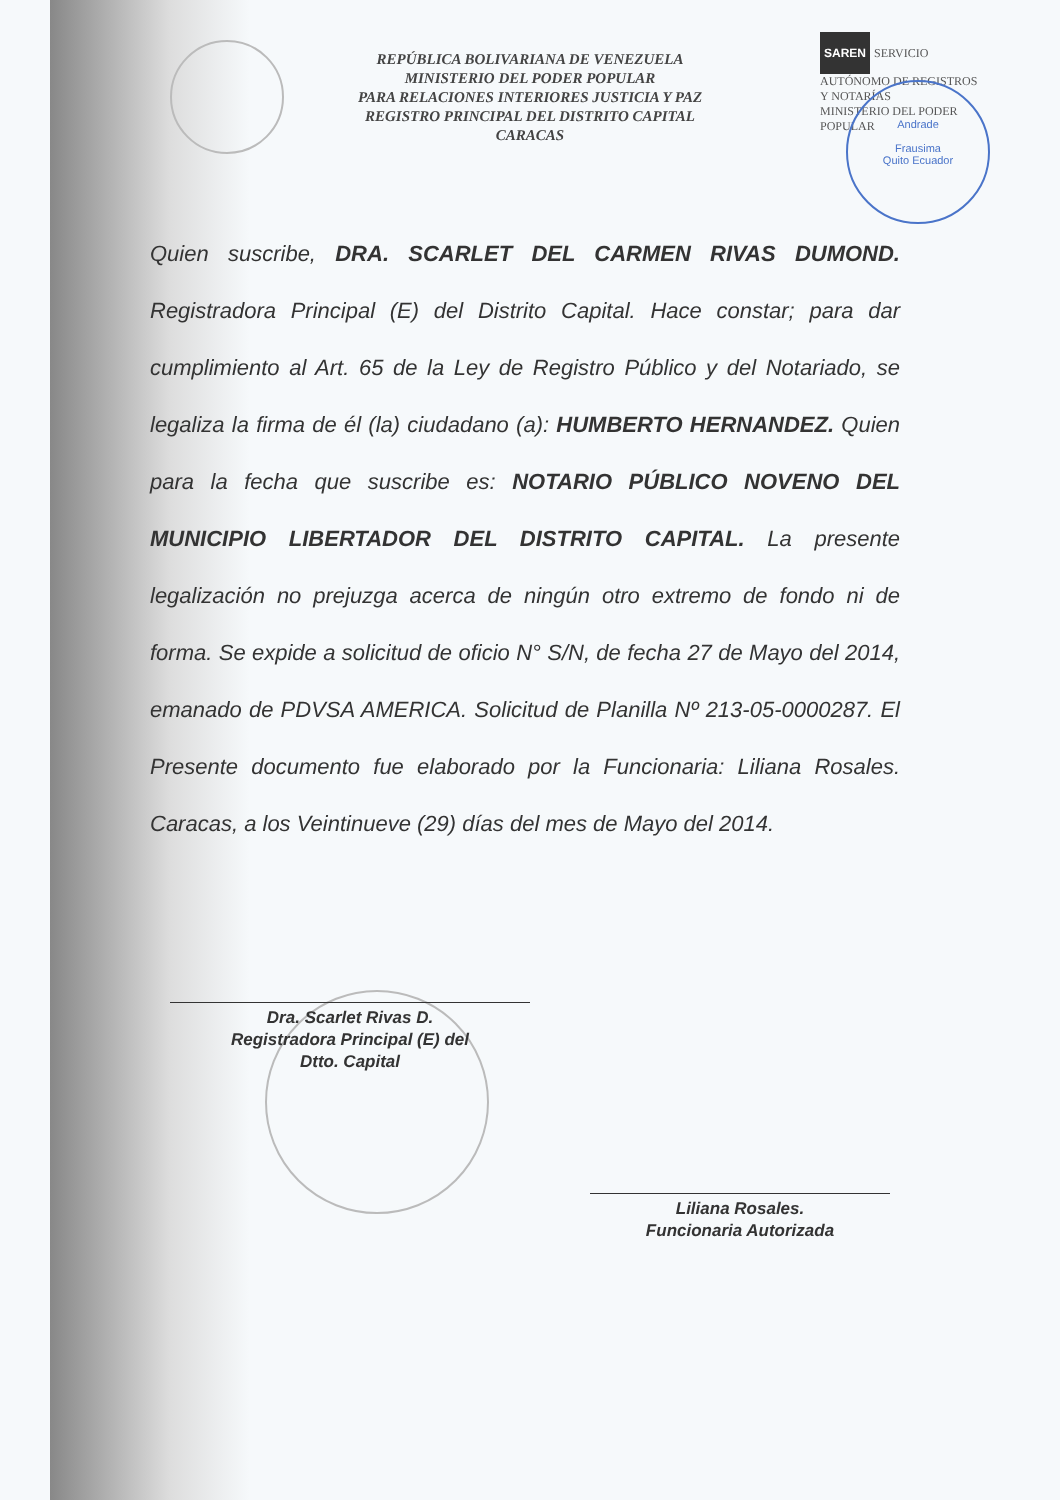REPÚBLICA BOLIVARIANA DE VENEZUELA
MINISTERIO DEL PODER POPULAR
PARA RELACIONES INTERIORES JUSTICIA Y PAZ
REGISTRO PRINCIPAL DEL DISTRITO CAPITAL
CARACAS
SAREN SERVICIO AUTÓNOMO DE REGISTROS Y NOTARÍAS
MINISTERIO DEL PODER POPULAR
Andrade
Frausima
Quito Ecuador
Quien suscribe, DRA. SCARLET DEL CARMEN RIVAS DUMOND. Registradora Principal (E) del Distrito Capital. Hace constar; para dar cumplimiento al Art. 65 de la Ley de Registro Público y del Notariado, se legaliza la firma de él (la) ciudadano (a): HUMBERTO HERNANDEZ. Quien para la fecha que suscribe es: NOTARIO PÚBLICO NOVENO DEL MUNICIPIO LIBERTADOR DEL DISTRITO CAPITAL. La presente legalización no prejuzga acerca de ningún otro extremo de fondo ni de forma. Se expide a solicitud de oficio N° S/N, de fecha 27 de Mayo del 2014, emanado de PDVSA AMERICA. Solicitud de Planilla Nº 213-05-0000287. El Presente documento fue elaborado por la Funcionaria: Liliana Rosales. Caracas, a los Veintinueve (29) días del mes de Mayo del 2014.
Dra. Scarlet Rivas D.
Registradora Principal (E) del
Dtto. Capital
Liliana Rosales.
Funcionaria Autorizada